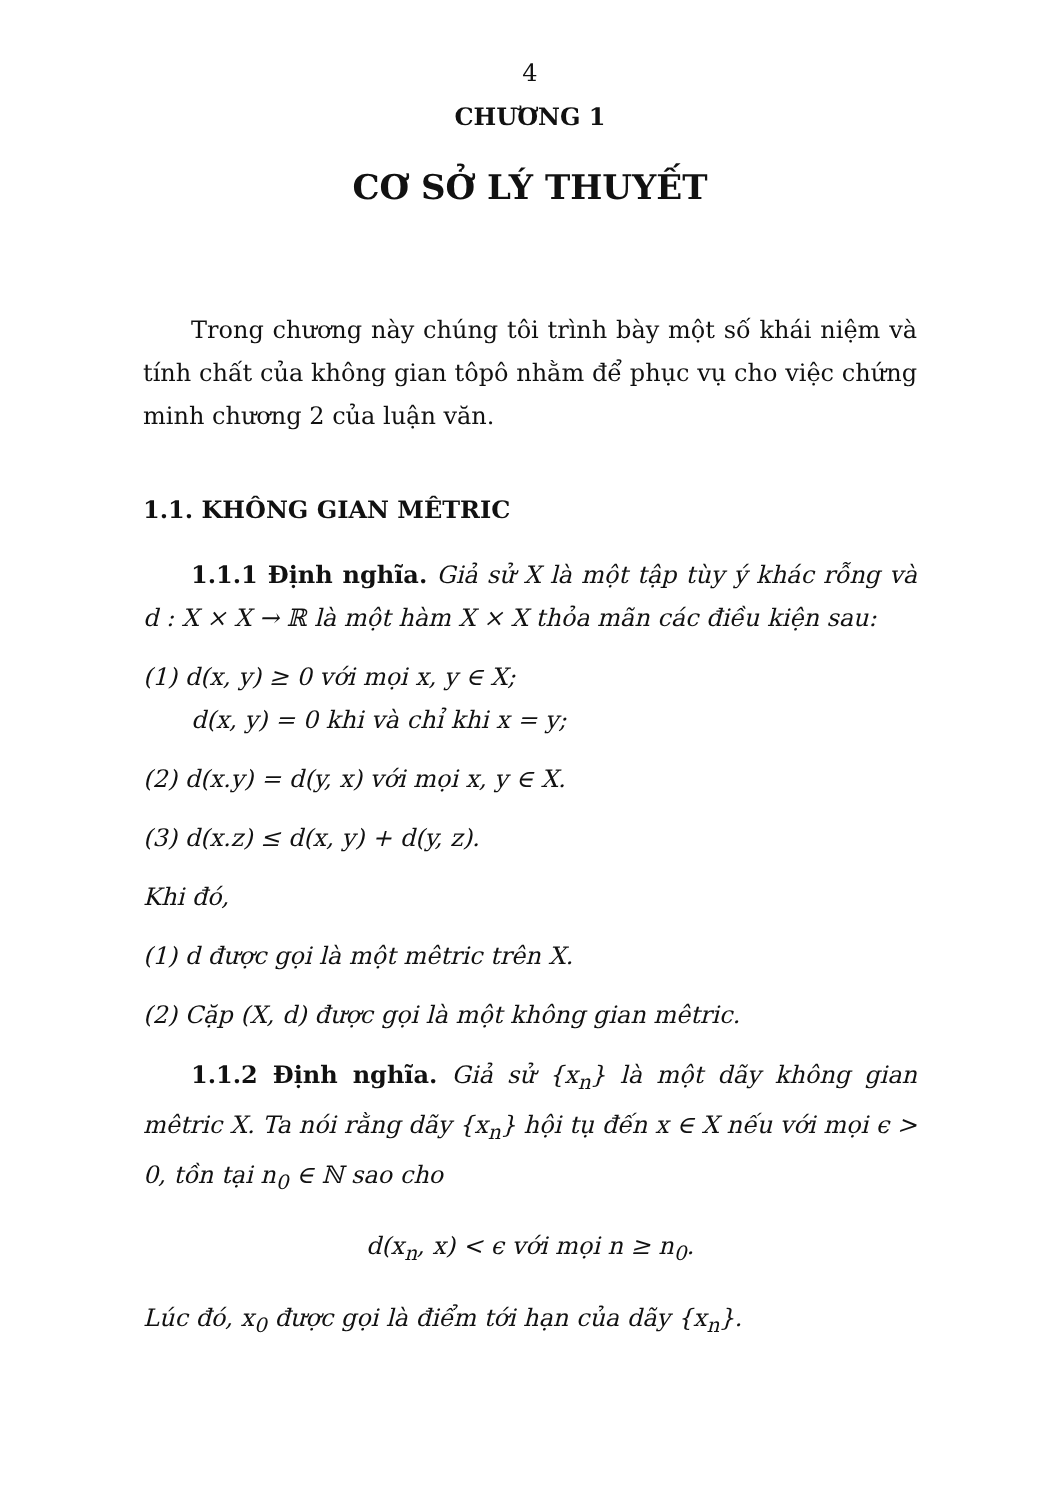4
CHƯƠNG 1
CƠ SỞ LÝ THUYẾT
Trong chương này chúng tôi trình bày một số khái niệm và tính chất của không gian tôpô nhằm để phục vụ cho việc chứng minh chương 2 của luận văn.
1.1. KHÔNG GIAN MÊTRIC
1.1.1 Định nghĩa. Giả sử X là một tập tùy ý khác rỗng và d : X × X → ℝ là một hàm X × X thỏa mãn các điều kiện sau:
(1) d(x, y) ≥ 0 với mọi x, y ∈ X;
d(x, y) = 0 khi và chỉ khi x = y;
(2) d(x.y) = d(y, x) với mọi x, y ∈ X.
(3) d(x.z) ≤ d(x, y) + d(y, z).
Khi đó,
(1) d được gọi là một mêtric trên X.
(2) Cặp (X, d) được gọi là một không gian mêtric.
1.1.2 Định nghĩa. Giả sử {x<sub>n</sub>} là một dãy không gian mêtric X. Ta nói rằng dãy {x<sub>n</sub>} hội tụ đến x ∈ X nếu với mọi ϵ > 0, tồn tại n<sub>0</sub> ∈ ℕ sao cho
d(x<sub>n</sub>, x) < ϵ với mọi n ≥ n<sub>0</sub>.
Lúc đó, x<sub>0</sub> được gọi là điểm tới hạn của dãy {x<sub>n</sub>}.